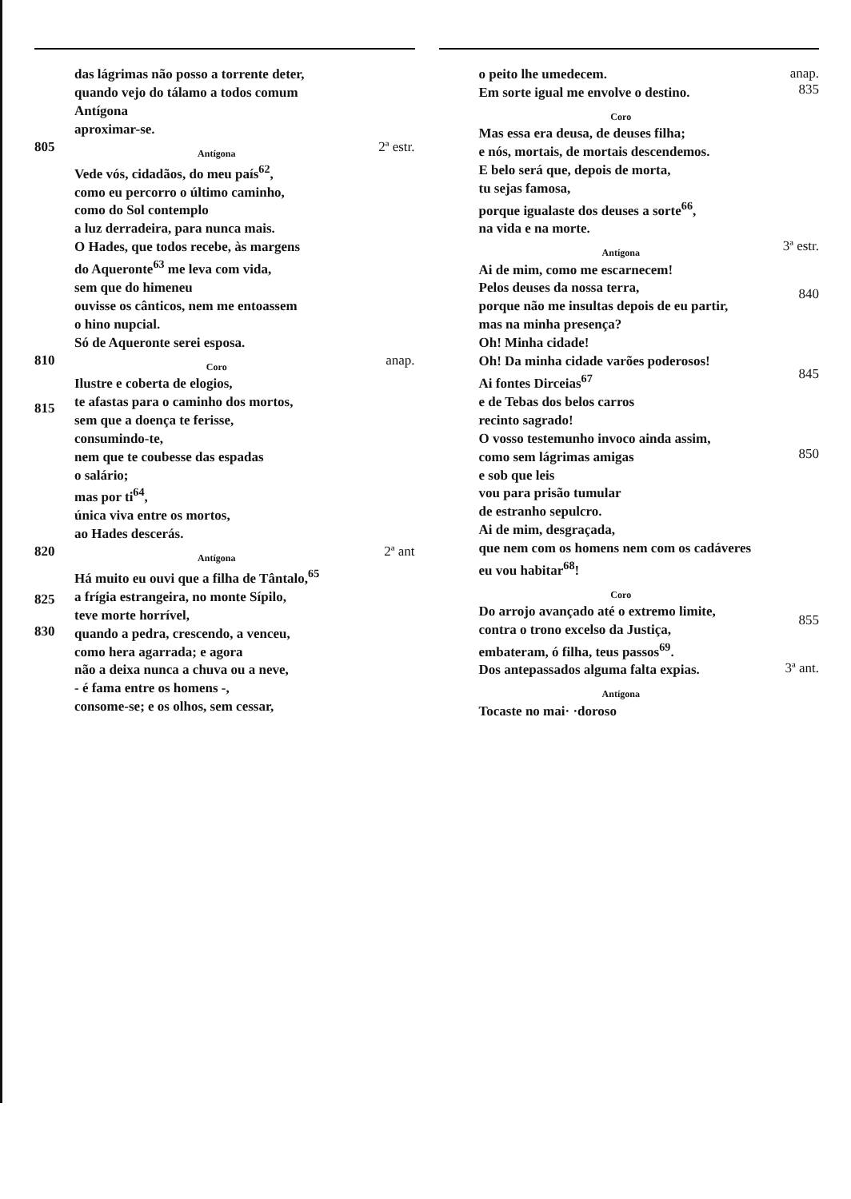das lágrimas não posso a torrente deter,
quando vejo do tálamo a todos comum
Antígona
aproximar-se.
805
Antígona
Vede vós, cidadãos, do meu país<sup>62</sup>,
como eu percorro o último caminho,
como do Sol contemplo
a luz derradeira, para nunca mais.
O Hades, que todos recebe, às margens
do Aqueronte<sup>63</sup> me leva com vida,
sem que do himeneu
ouvisse os cânticos, nem me entoassem
o hino nupcial.
Só de Aqueronte serei esposa.
2ª estr.
810
815
Coro
Ilustre e coberta de elogios,
te afastas para o caminho dos mortos,
sem que a doença te ferisse,
consumindo-te,
nem que te coubesse das espadas
o salário;
mas por ti<sup>64</sup>,
única viva entre os mortos,
ao Hades descerás.
anap.
820
825
830
Antígona
Há muito eu ouvi que a filha de Tântalo,<sup>65</sup>
a frígia estrangeira, no monte Sípilo,
teve morte horrível,
quando a pedra, crescendo, a venceu,
como hera agarrada; e agora
não a deixa nunca a chuva ou a neve,
- é fama entre os homens -,
consome-se; e os olhos, sem cessar,
2ª ant
o peito lhe umedecem.
Em sorte igual me envolve o destino.
Coro
Mas essa era deusa, de deuses filha;
e nós, mortais, de mortais descendemos.
E belo será que, depois de morta,
tu sejas famosa,
porque igualaste dos deuses a sorte<sup>66</sup>,
na vida e na morte.
anap.
835
Antígona
Ai de mim, como me escarnecem!
Pelos deuses da nossa terra,
porque não me insultas depois de eu partir,
mas na minha presença?
Oh! Minha cidade!
Oh! Da minha cidade varões poderosos!
Ai fontes Dirceias<sup>67</sup>
e de Tebas dos belos carros
recinto sagrado!
O vosso testemunho invoco ainda assim,
como sem lágrimas amigas
e sob que leis
vou para prisão tumular
de estranho sepulcro.
Ai de mim, desgraçada,
que nem com os homens nem com os cadáveres
eu vou habitar<sup>68</sup>!
3ª estr.
840
845
850
Coro
Do arrojo avançado até o extremo limite,
contra o trono excelso da Justiça,
embateram, ó filha, teus passos<sup>69</sup>.
Dos antepassados alguma falta expias.
Antígona
Tocaste no mai· ·doroso
855
3ª ant.